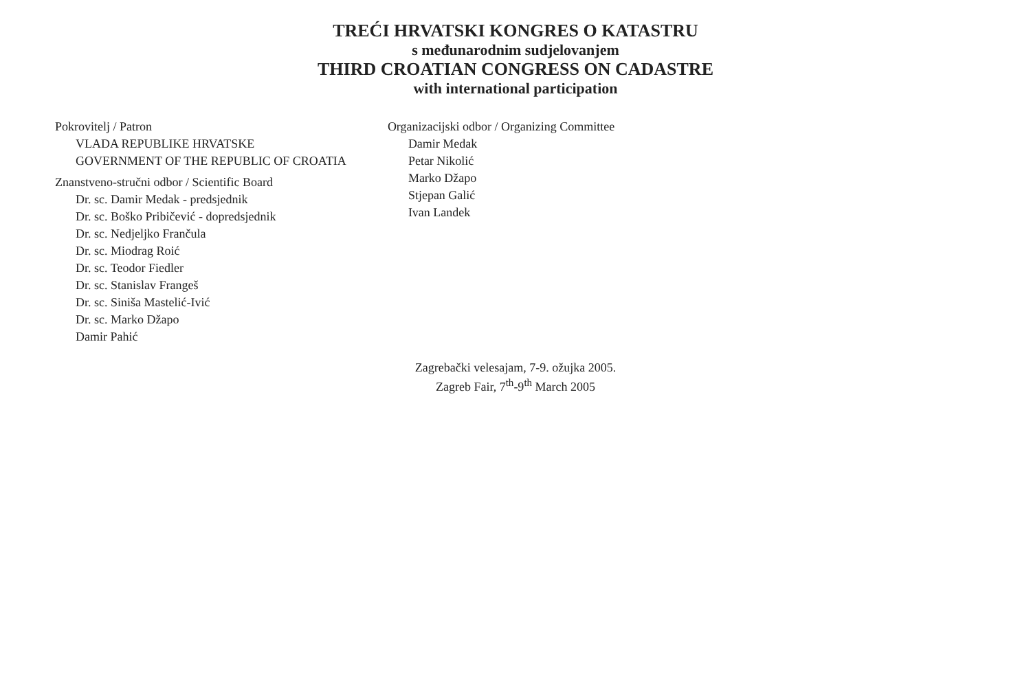TREĆI HRVATSKI KONGRES O KATASTRU
s međunarodnim sudjelovanjem
THIRD CROATIAN CONGRESS ON CADASTRE
with international participation
Pokrovitelj / Patron
VLADA REPUBLIKE HRVATSKE
GOVERNMENT OF THE REPUBLIC OF CROATIA
Znanstveno-stručni odbor / Scientific Board
Dr. sc. Damir Medak - predsjednik
Dr. sc. Boško Pribičević - dopredsjednik
Dr. sc. Nedjeljko Frančula
Dr. sc. Miodrag Roić
Dr. sc. Teodor Fiedler
Dr. sc. Stanislav Frangeš
Dr. sc. Siniša Mastelić-Ivić
Dr. sc. Marko Džapo
Damir Pahić
Organizacijski odbor / Organizing Committee
Damir Medak
Petar Nikolić
Marko Džapo
Stjepan Galić
Ivan Landek
Zagrebački velesajam, 7-9. ožujka 2005.
Zagreb Fair, 7<sup>th</sup>-9<sup>th</sup> March 2005